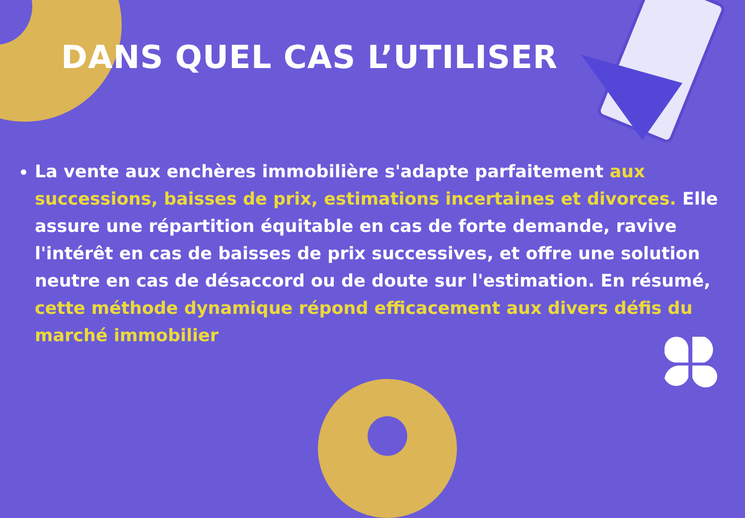DANS QUEL CAS L’UTILISER
La vente aux enchères immobilière s'adapte parfaitement aux successions, baisses de prix, estimations incertaines et divorces. Elle assure une répartition équitable en cas de forte demande, ravive l'intérêt en cas de baisses de prix successives, et offre une solution neutre en cas de désaccord ou de doute sur l'estimation. En résumé, cette méthode dynamique répond efficacement aux divers défis du marché immobilier